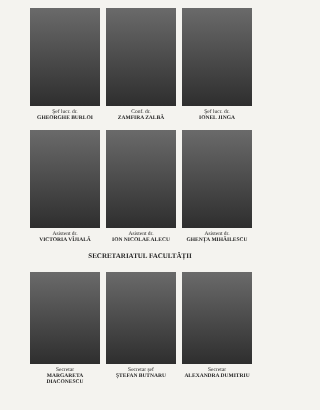Şef lucr. dr.
GHEORGHE BURLOI
Conf. dr.
ZAMFIRA ZALBĂ
Şef lucr. dr.
IONEL JINGA
Asistent dr.
VICTORIA VÎJIALĂ
Asistent dr.
ION NICOLAE ALECU
Asistent dr.
GHENȚA MIHĂILESCU
SECRETARIATUL FACULTĂȚII
Secretar
MARGARETA DIACONESCU
Secretar şef
ŞTEFAN BUTNARU
Secretar
ALEXANDRA DUMITRIU